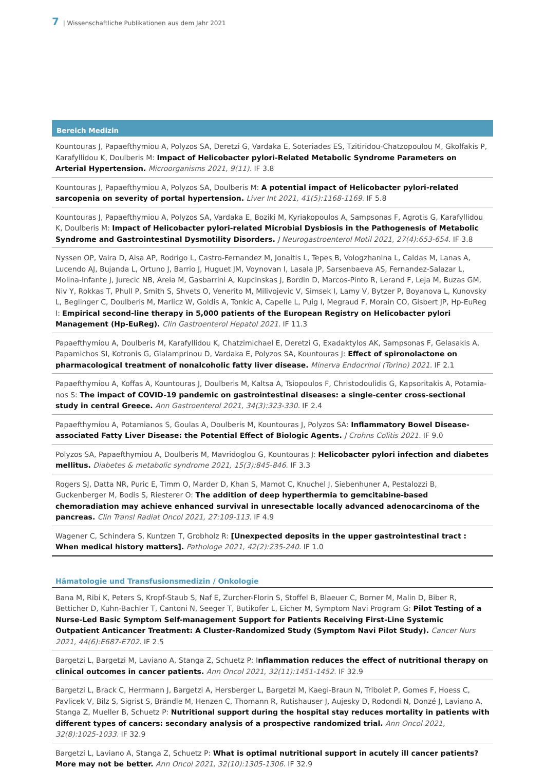7 | Wissenschaftliche Publikationen aus dem Jahr 2021
Bereich Medizin
Kountouras J, Papaefthymiou A, Polyzos SA, Deretzi G, Vardaka E, Soteriades ES, Tzitiridou-Chatzopoulou M, Gkolfakis P, Karafyllidou K, Doulberis M: Impact of Helicobacter pylori-Related Metabolic Syndrome Parameters on Arterial Hyper­tension. Microorganisms 2021, 9(11). IF 3.8
Kountouras J, Papaefthymiou A, Polyzos SA, Doulberis M: A potential impact of Helicobacter pylori-related sarcopenia on severity of portal hypertension. Liver Int 2021, 41(5):1168-1169. IF 5.8
Kountouras J, Papaefthymiou A, Polyzos SA, Vardaka E, Boziki M, Kyriakopoulos A, Sampsonas F, Agrotis G, Karafyllidou K, Doulberis M: Impact of Helicobacter pylori-related Microbial Dysbiosis in the Pathogenesis of Metabolic Syndrome and Gastrointestinal Dysmotility Disorders. J Neurogastroenterol Motil 2021, 27(4):653-654. IF 3.8
Nyssen OP, Vaira D, Aisa AP, Rodrigo L, Castro-Fernandez M, Jonaitis L, Tepes B, Vologzhanina L, Caldas M, Lanas A, Lucen­do AJ, Bujanda L, Ortuno J, Barrio J, Huguet JM, Voynovan I, Lasala JP, Sarsenbaeva AS, Fernandez-Salazar L, Molina-Infante J, Jurecic NB, Areia M, Gasbarrini A, Kupcinskas J, Bordin D, Marcos-Pinto R, Lerand F, Leja M, Buzas GM, Niv Y, Rokkas T, Phull P, Smith S, Shvets O, Venerito M, Milivojevic V, Simsek I, Lamy V, Bytzer P, Boyanova L, Kunovsky L, Beglinger C, Doul­beris M, Marlicz W, Goldis A, Tonkic A, Capelle L, Puig I, Megraud F, Morain CO, Gisbert JP, Hp-EuReg I: Empirical second-line therapy in 5,000 patients of the European Registry on Helicobacter pylori Management (Hp-EuReg). Clin Gastroenterol Hepatol 2021. IF 11.3
Papaefthymiou A, Doulberis M, Karafyllidou K, Chatzimichael E, Deretzi G, Exadaktylos AK, Sampsonas F, Gelasakis A, Papamichos SI, Kotronis G, Gialamprinou D, Vardaka E, Polyzos SA, Kountouras J: Effect of spironolactone on pharmacolo­gical treatment of nonalcoholic fatty liver disease. Minerva Endocrinol (Torino) 2021. IF 2.1
Papaefthymiou A, Koffas A, Kountouras J, Doulberis M, Kaltsa A, Tsiopoulos F, Christodoulidis G, Kapsoritakis A, Potamia­nos S: The impact of COVID-19 pandemic on gastrointestinal diseases: a single-center cross-sectional study in central Greece. Ann Gastroenterol 2021, 34(3):323-330. IF 2.4
Papaefthymiou A, Potamianos S, Goulas A, Doulberis M, Kountouras J, Polyzos SA: Inflammatory Bowel Disease-associa­ted Fatty Liver Disease: the Potential Effect of Biologic Agents. J Crohns Colitis 2021. IF 9.0
Polyzos SA, Papaefthymiou A, Doulberis M, Mavridoglou G, Kountouras J: Helicobacter pylori infection and diabetes melli­tus. Diabetes & metabolic syndrome 2021, 15(3):845-846. IF 3.3
Rogers SJ, Datta NR, Puric E, Timm O, Marder D, Khan S, Mamot C, Knuchel J, Siebenhuner A, Pestalozzi B, Guckenberger M, Bodis S, Riesterer O: The addition of deep hyperthermia to gemcitabine-based chemoradiation may achieve enhanced survi­val in unresectable locally advanced adenocarcinoma of the pancreas. Clin Transl Radiat Oncol 2021, 27:109-113. IF 4.9
Wagener C, Schindera S, Kuntzen T, Grobholz R: [Unexpected deposits in the upper gastrointestinal tract : When medical history matters]. Pathologe 2021, 42(2):235-240. IF 1.0
Hämatologie und Transfusionsmedizin / Onkologie
Bana M, Ribi K, Peters S, Kropf-Staub S, Naf E, Zurcher-Florin S, Stoffel B, Blaeuer C, Borner M, Malin D, Biber R, Betticher D, Kuhn-Bachler T, Cantoni N, Seeger T, Butikofer L, Eicher M, Symptom Navi Program G: Pilot Testing of a Nurse-Led Basic Symptom Self-management Support for Patients Receiving First-Line Systemic Outpatient Anticancer Treatment: A Cluster-Randomized Study (Symptom Navi Pilot Study). Cancer Nurs 2021, 44(6):E687-E702. IF 2.5
Bargetzi L, Bargetzi M, Laviano A, Stanga Z, Schuetz P: Inflammation reduces the effect of nutritional therapy on clinical outcomes in cancer patients. Ann Oncol 2021, 32(11):1451-1452. IF 32.9
Bargetzi L, Brack C, Herrmann J, Bargetzi A, Hersberger L, Bargetzi M, Kaegi-Braun N, Tribolet P, Gomes F, Hoess C, Pavlicek V, Bilz S, Sigrist S, Brändle M, Henzen C, Thomann R, Rutishauser J, Aujesky D, Rodondi N, Donzé J, Laviano A, Stanga Z, Mueller B, Schuetz P: Nutritional support during the hospital stay reduces mortality in patients with different types of cancers: secondary analysis of a prospective randomized trial. Ann Oncol 2021, 32(8):1025-1033. IF 32.9
Bargetzi L, Laviano A, Stanga Z, Schuetz P: What is optimal nutritional support in acutely ill cancer patients? More may not be better. Ann Oncol 2021, 32(10):1305-1306. IF 32.9